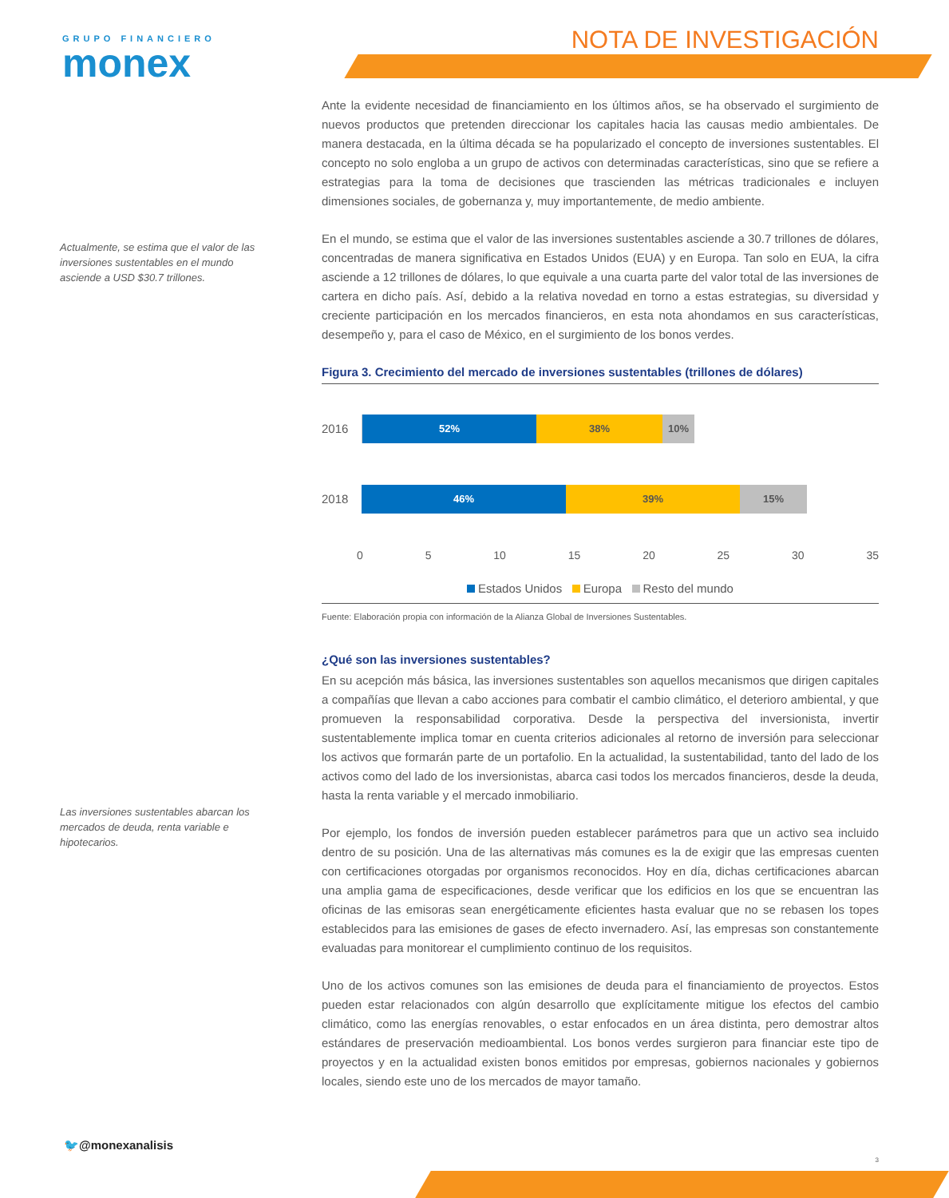GRUPO FINANCIERO
monex
NOTA DE INVESTIGACIÓN
Actualmente, se estima que el valor de las inversiones sustentables en el mundo asciende a USD $30.7 trillones.
Las inversiones sustentables abarcan los mercados de deuda, renta variable e hipotecarios.
Ante la evidente necesidad de financiamiento en los últimos años, se ha observado el surgimiento de nuevos productos que pretenden direccionar los capitales hacia las causas medio ambientales. De manera destacada, en la última década se ha popularizado el concepto de inversiones sustentables. El concepto no solo engloba a un grupo de activos con determinadas características, sino que se refiere a estrategias para la toma de decisiones que trascienden las métricas tradicionales e incluyen dimensiones sociales, de gobernanza y, muy importantemente, de medio ambiente.
En el mundo, se estima que el valor de las inversiones sustentables asciende a 30.7 trillones de dólares, concentradas de manera significativa en Estados Unidos (EUA) y en Europa. Tan solo en EUA, la cifra asciende a 12 trillones de dólares, lo que equivale a una cuarta parte del valor total de las inversiones de cartera en dicho país. Así, debido a la relativa novedad en torno a estas estrategias, su diversidad y creciente participación en los mercados financieros, en esta nota ahondamos en sus características, desempeño y, para el caso de México, en el surgimiento de los bonos verdes.
Figura 3. Crecimiento del mercado de inversiones sustentables (trillones de dólares)
2016
52% 38% 10%
2018
46% 39% 15%
0 5 10 15 20 25 30 35
Estados Unidos Europa Resto del mundo
Fuente: Elaboración propia con información de la Alianza Global de Inversiones Sustentables.
¿Qué son las inversiones sustentables?
En su acepción más básica, las inversiones sustentables son aquellos mecanismos que dirigen capitales a compañías que llevan a cabo acciones para combatir el cambio climático, el deterioro ambiental, y que promueven la responsabilidad corporativa. Desde la perspectiva del inversionista, invertir sustentablemente implica tomar en cuenta criterios adicionales al retorno de inversión para seleccionar los activos que formarán parte de un portafolio. En la actualidad, la sustentabilidad, tanto del lado de los activos como del lado de los inversionistas, abarca casi todos los mercados financieros, desde la deuda, hasta la renta variable y el mercado inmobiliario.
Por ejemplo, los fondos de inversión pueden establecer parámetros para que un activo sea incluido dentro de su posición. Una de las alternativas más comunes es la de exigir que las empresas cuenten con certificaciones otorgadas por organismos reconocidos. Hoy en día, dichas certificaciones abarcan una amplia gama de especificaciones, desde verificar que los edificios en los que se encuentran las oficinas de las emisoras sean energéticamente eficientes hasta evaluar que no se rebasen los topes establecidos para las emisiones de gases de efecto invernadero. Así, las empresas son constantemente evaluadas para monitorear el cumplimiento continuo de los requisitos.
Uno de los activos comunes son las emisiones de deuda para el financiamiento de proyectos. Estos pueden estar relacionados con algún desarrollo que explícitamente mitigue los efectos del cambio climático, como las energías renovables, o estar enfocados en un área distinta, pero demostrar altos estándares de preservación medioambiental. Los bonos verdes surgieron para financiar este tipo de proyectos y en la actualidad existen bonos emitidos por empresas, gobiernos nacionales y gobiernos locales, siendo este uno de los mercados de mayor tamaño.
🐦@monexanalisis
3